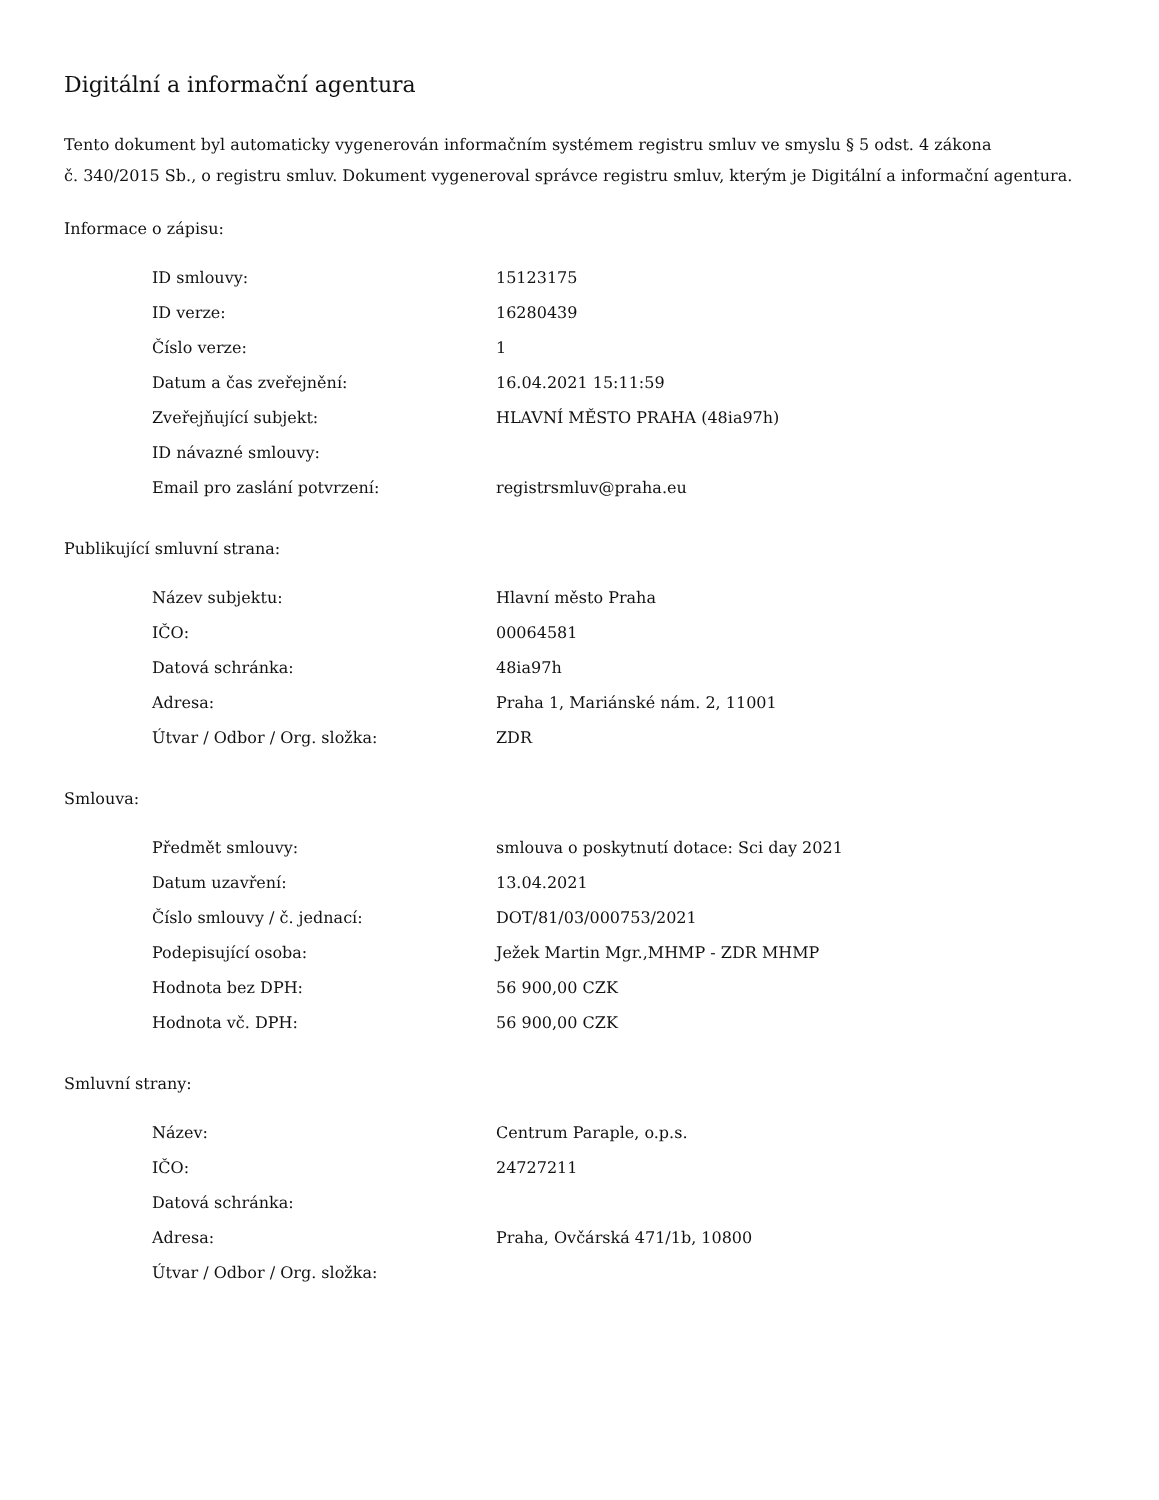Digitální a informační agentura
Tento dokument byl automaticky vygenerován informačním systémem registru smluv ve smyslu § 5 odst. 4 zákona
č. 340/2015 Sb., o registru smluv. Dokument vygeneroval správce registru smluv, kterým je Digitální a informační agentura.
Informace o zápisu:
| ID smlouvy: | 15123175 |
| ID verze: | 16280439 |
| Číslo verze: | 1 |
| Datum a čas zveřejnění: | 16.04.2021 15:11:59 |
| Zveřejňující subjekt: | HLAVNÍ MĚSTO PRAHA (48ia97h) |
| ID návazné smlouvy: | |
| Email pro zaslání potvrzení: | registrsmluv@praha.eu |
Publikující smluvní strana:
| Název subjektu: | Hlavní město Praha |
| IČO: | 00064581 |
| Datová schránka: | 48ia97h |
| Adresa: | Praha 1, Mariánské nám. 2, 11001 |
| Útvar / Odbor / Org. složka: | ZDR |
Smlouva:
| Předmět smlouvy: | smlouva o poskytnutí dotace: Sci day 2021 |
| Datum uzavření: | 13.04.2021 |
| Číslo smlouvy / č. jednací: | DOT/81/03/000753/2021 |
| Podepisující osoba: | Ježek Martin Mgr.,MHMP - ZDR MHMP |
| Hodnota bez DPH: | 56 900,00 CZK |
| Hodnota vč. DPH: | 56 900,00 CZK |
Smluvní strany:
| Název: | Centrum Paraple, o.p.s. |
| IČO: | 24727211 |
| Datová schránka: | |
| Adresa: | Praha, Ovčárská 471/1b, 10800 |
| Útvar / Odbor / Org. složka: | |